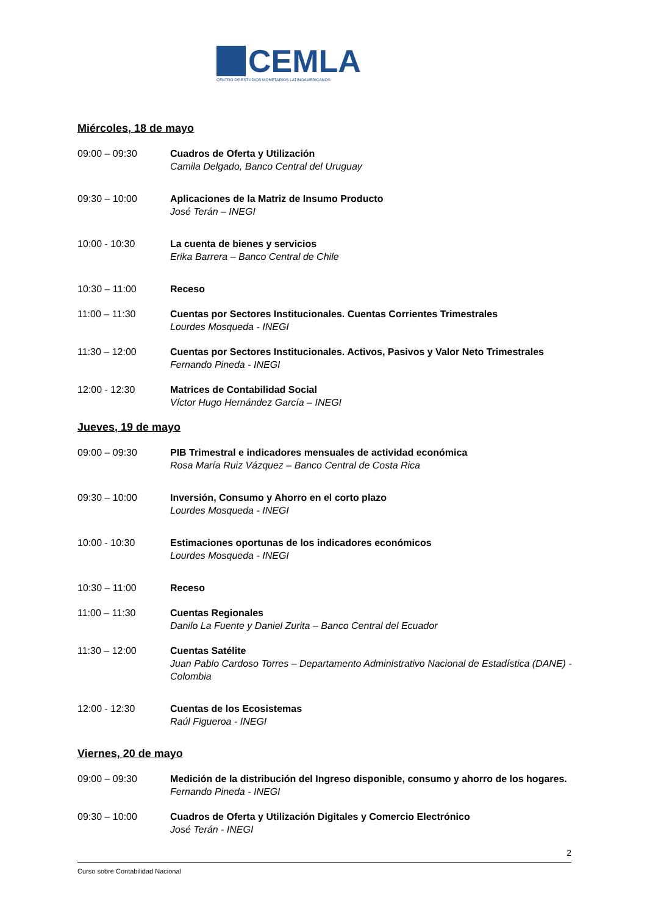CEMLA
CENTRO DE ESTUDIOS MONETARIOS LATINOAMERICANOS
Miércoles, 18 de mayo
09:00 – 09:30 Cuadros de Oferta y Utilización
Camila Delgado, Banco Central del Uruguay
09:30 – 10:00 Aplicaciones de la Matriz de Insumo Producto
José Terán – INEGI
10:00 - 10:30 La cuenta de bienes y servicios
Erika Barrera – Banco Central de Chile
10:30 – 11:00 Receso
11:00 – 11:30 Cuentas por Sectores Institucionales. Cuentas Corrientes Trimestrales
Lourdes Mosqueda - INEGI
11:30 – 12:00 Cuentas por Sectores Institucionales. Activos, Pasivos y Valor Neto Trimestrales
Fernando Pineda - INEGI
12:00 - 12:30 Matrices de Contabilidad Social
Víctor Hugo Hernández García – INEGI
Jueves, 19 de mayo
09:00 – 09:30 PIB Trimestral e indicadores mensuales de actividad económica
Rosa María Ruiz Vázquez – Banco Central de Costa Rica
09:30 – 10:00 Inversión, Consumo y Ahorro en el corto plazo
Lourdes Mosqueda - INEGI
10:00 - 10:30 Estimaciones oportunas de los indicadores económicos
Lourdes Mosqueda - INEGI
10:30 – 11:00 Receso
11:00 – 11:30 Cuentas Regionales
Danilo La Fuente y Daniel Zurita – Banco Central del Ecuador
11:30 – 12:00 Cuentas Satélite
Juan Pablo Cardoso Torres – Departamento Administrativo Nacional de Estadística (DANE) - Colombia
12:00 - 12:30 Cuentas de los Ecosistemas
Raúl Figueroa - INEGI
Viernes, 20 de mayo
09:00 – 09:30 Medición de la distribución del Ingreso disponible, consumo y ahorro de los hogares.
Fernando Pineda - INEGI
09:30 – 10:00 Cuadros de Oferta y Utilización Digitales y Comercio Electrónico
José Terán - INEGI
2
Curso sobre Contabilidad Nacional